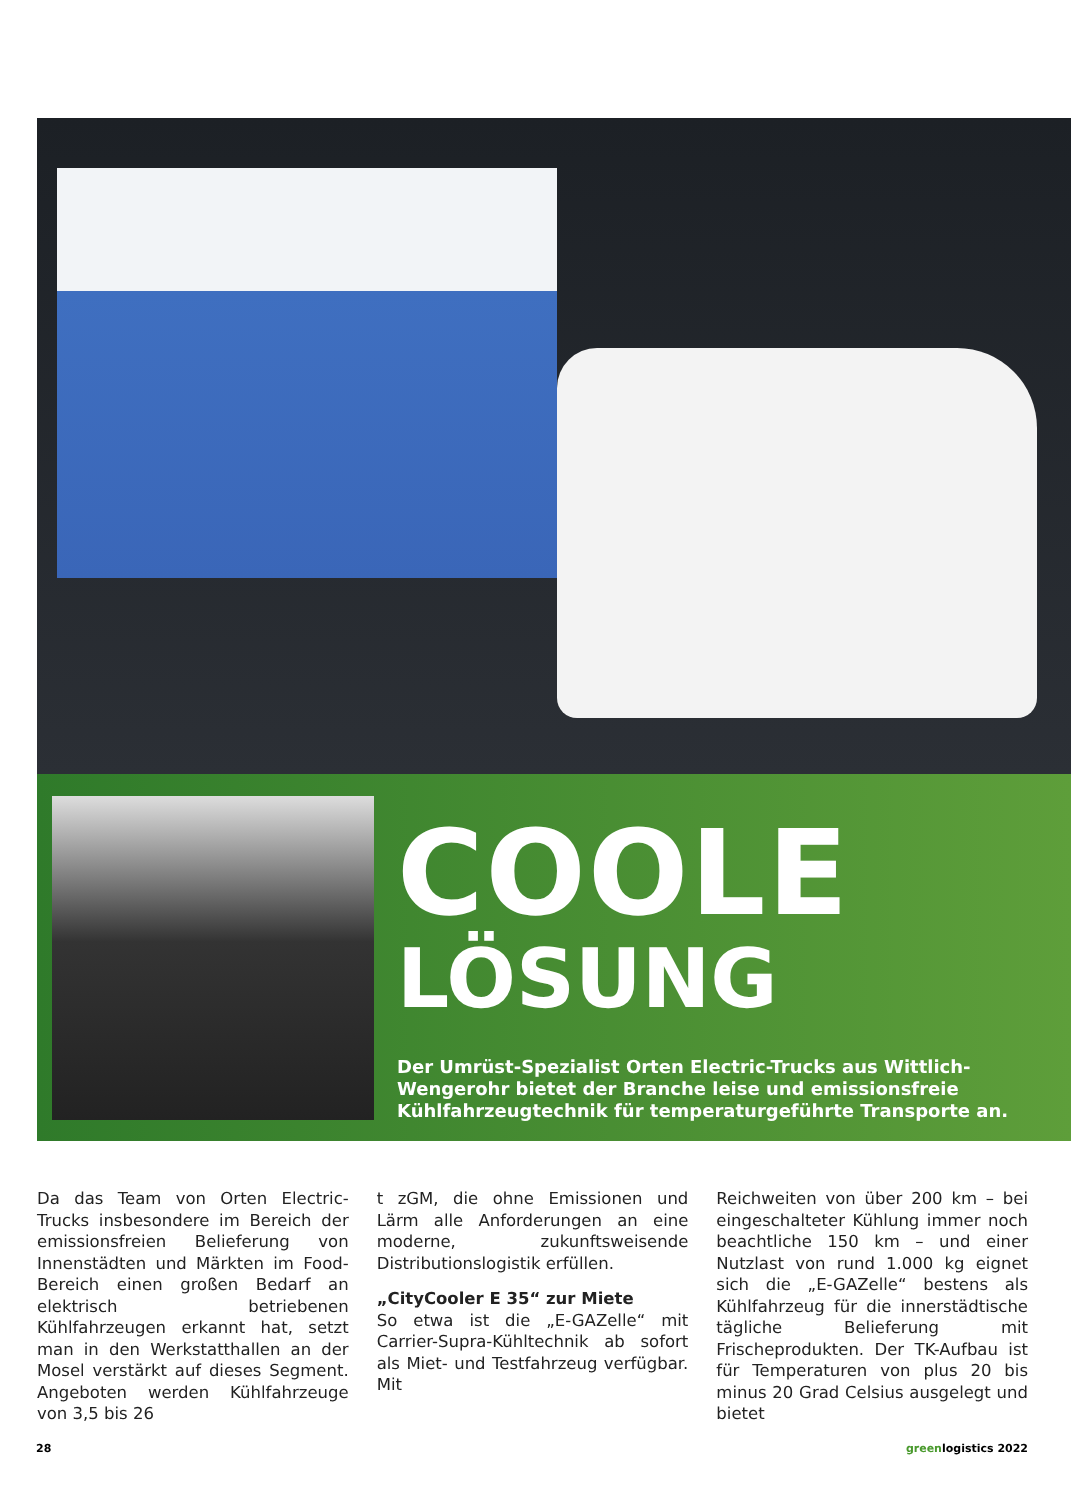COOLE
LÖSUNG
Der Umrüst-Spezialist Orten Electric-Trucks aus Wittlich-Wengerohr bietet der Branche leise und emissionsfreie Kühlfahrzeugtechnik für temperaturgeführte Transporte an.
Da das Team von Orten Electric-Trucks insbesondere im Bereich der emissionsfreien Belieferung von Innenstädten und Märkten im Food-Bereich einen großen Bedarf an elektrisch betriebenen Kühlfahrzeugen erkannt hat, setzt man in den Werkstatthallen an der Mosel verstärkt auf dieses Segment. Angeboten werden Kühlfahrzeuge von 3,5 bis 26
t zGM, die ohne Emissionen und Lärm alle Anforderungen an eine moderne, zukunftsweisende Distributionslogistik erfüllen.
„CityCooler E 35“ zur Miete
So etwa ist die „E-GAZelle“ mit Carrier-Supra-Kühltechnik ab sofort als Miet- und Testfahrzeug verfügbar. Mit
Reichweiten von über 200 km – bei eingeschalteter Kühlung immer noch beachtliche 150 km – und einer Nutzlast von rund 1.000 kg eignet sich die „E-GAZelle“ bestens als Kühlfahrzeug für die innerstädtische tägliche Belieferung mit Frischeprodukten. Der TK-Aufbau ist für Temperaturen von plus 20 bis minus 20 Grad Celsius ausgelegt und bietet
28 greenlogistics 2022